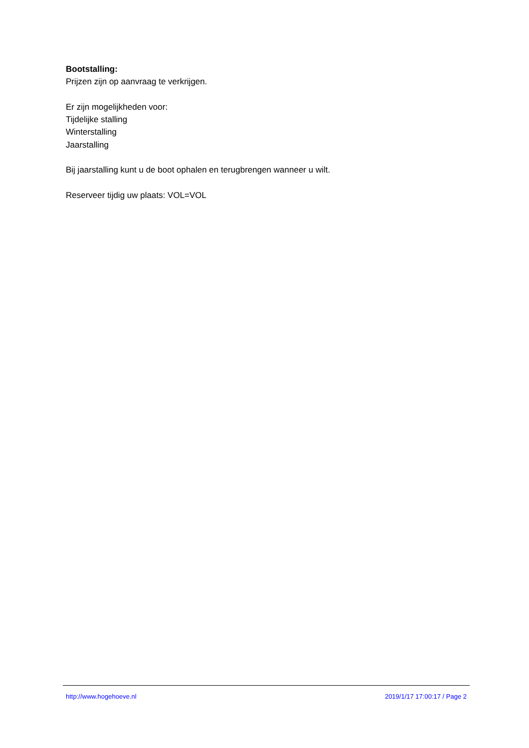Bootstalling:
Prijzen zijn op aanvraag te verkrijgen.
Er zijn mogelijkheden voor:
Tijdelijke stalling
Winterstalling
Jaarstalling
Bij jaarstalling kunt u de boot ophalen en terugbrengen wanneer u wilt.
Reserveer tijdig uw plaats: VOL=VOL
http://www.hogehoeve.nl 2019/1/17 17:00:17 / Page 2